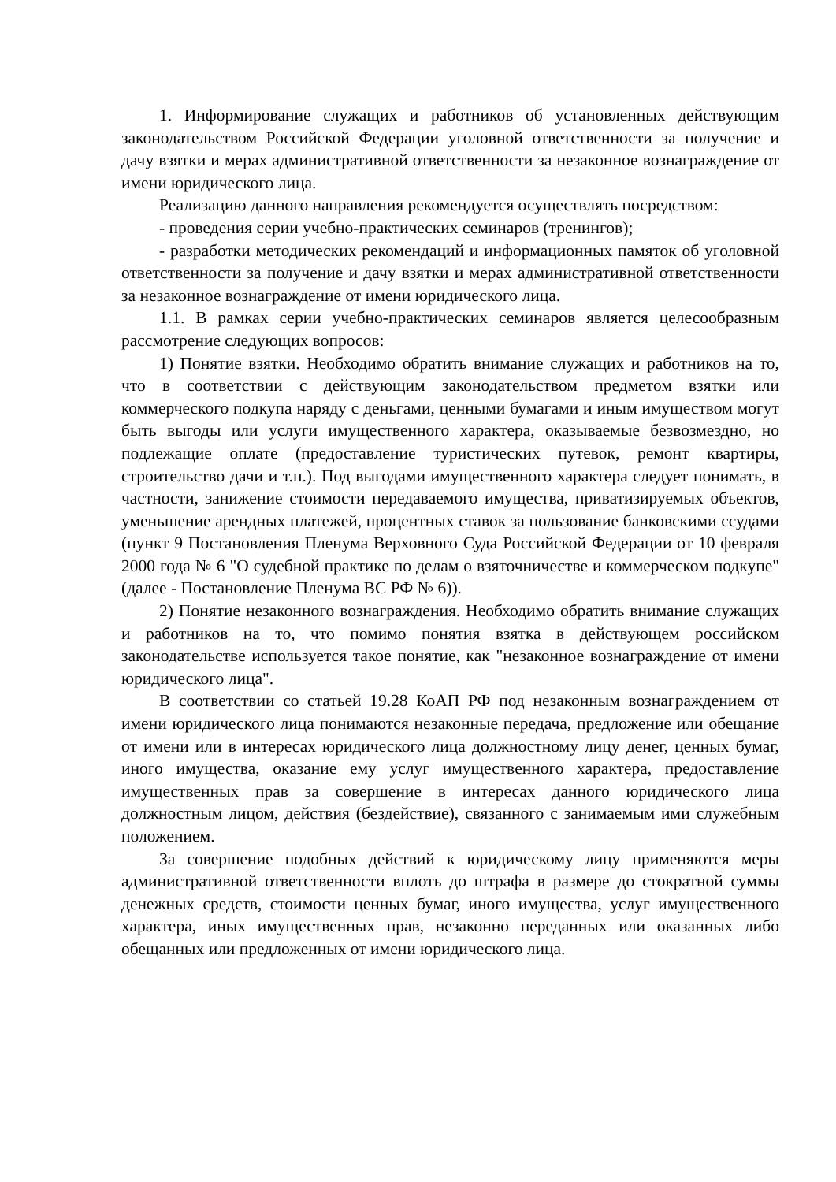1. Информирование служащих и работников об установленных действующим законодательством Российской Федерации уголовной ответственности за получение и дачу взятки и мерах административной ответственности за незаконное вознаграждение от имени юридического лица.
Реализацию данного направления рекомендуется осуществлять посредством:
- проведения серии учебно-практических семинаров (тренингов);
- разработки методических рекомендаций и информационных памяток об уголовной ответственности за получение и дачу взятки и мерах административной ответственности за незаконное вознаграждение от имени юридического лица.
1.1. В рамках серии учебно-практических семинаров является целесообразным рассмотрение следующих вопросов:
1) Понятие взятки. Необходимо обратить внимание служащих и работников на то, что в соответствии с действующим законодательством предметом взятки или коммерческого подкупа наряду с деньгами, ценными бумагами и иным имуществом могут быть выгоды или услуги имущественного характера, оказываемые безвозмездно, но подлежащие оплате (предоставление туристических путевок, ремонт квартиры, строительство дачи и т.п.). Под выгодами имущественного характера следует понимать, в частности, занижение стоимости передаваемого имущества, приватизируемых объектов, уменьшение арендных платежей, процентных ставок за пользование банковскими ссудами (пункт 9 Постановления Пленума Верховного Суда Российской Федерации от 10 февраля 2000 года № 6 "О судебной практике по делам о взяточничестве и коммерческом подкупе" (далее - Постановление Пленума ВС РФ № 6)).
2) Понятие незаконного вознаграждения. Необходимо обратить внимание служащих и работников на то, что помимо понятия взятка в действующем российском законодательстве используется такое понятие, как "незаконное вознаграждение от имени юридического лица".
В соответствии со статьей 19.28 КоАП РФ под незаконным вознаграждением от имени юридического лица понимаются незаконные передача, предложение или обещание от имени или в интересах юридического лица должностному лицу денег, ценных бумаг, иного имущества, оказание ему услуг имущественного характера, предоставление имущественных прав за совершение в интересах данного юридического лица должностным лицом, действия (бездействие), связанного с занимаемым ими служебным положением.
За совершение подобных действий к юридическому лицу применяются меры административной ответственности вплоть до штрафа в размере до стократной суммы денежных средств, стоимости ценных бумаг, иного имущества, услуг имущественного характера, иных имущественных прав, незаконно переданных или оказанных либо обещанных или предложенных от имени юридического лица.